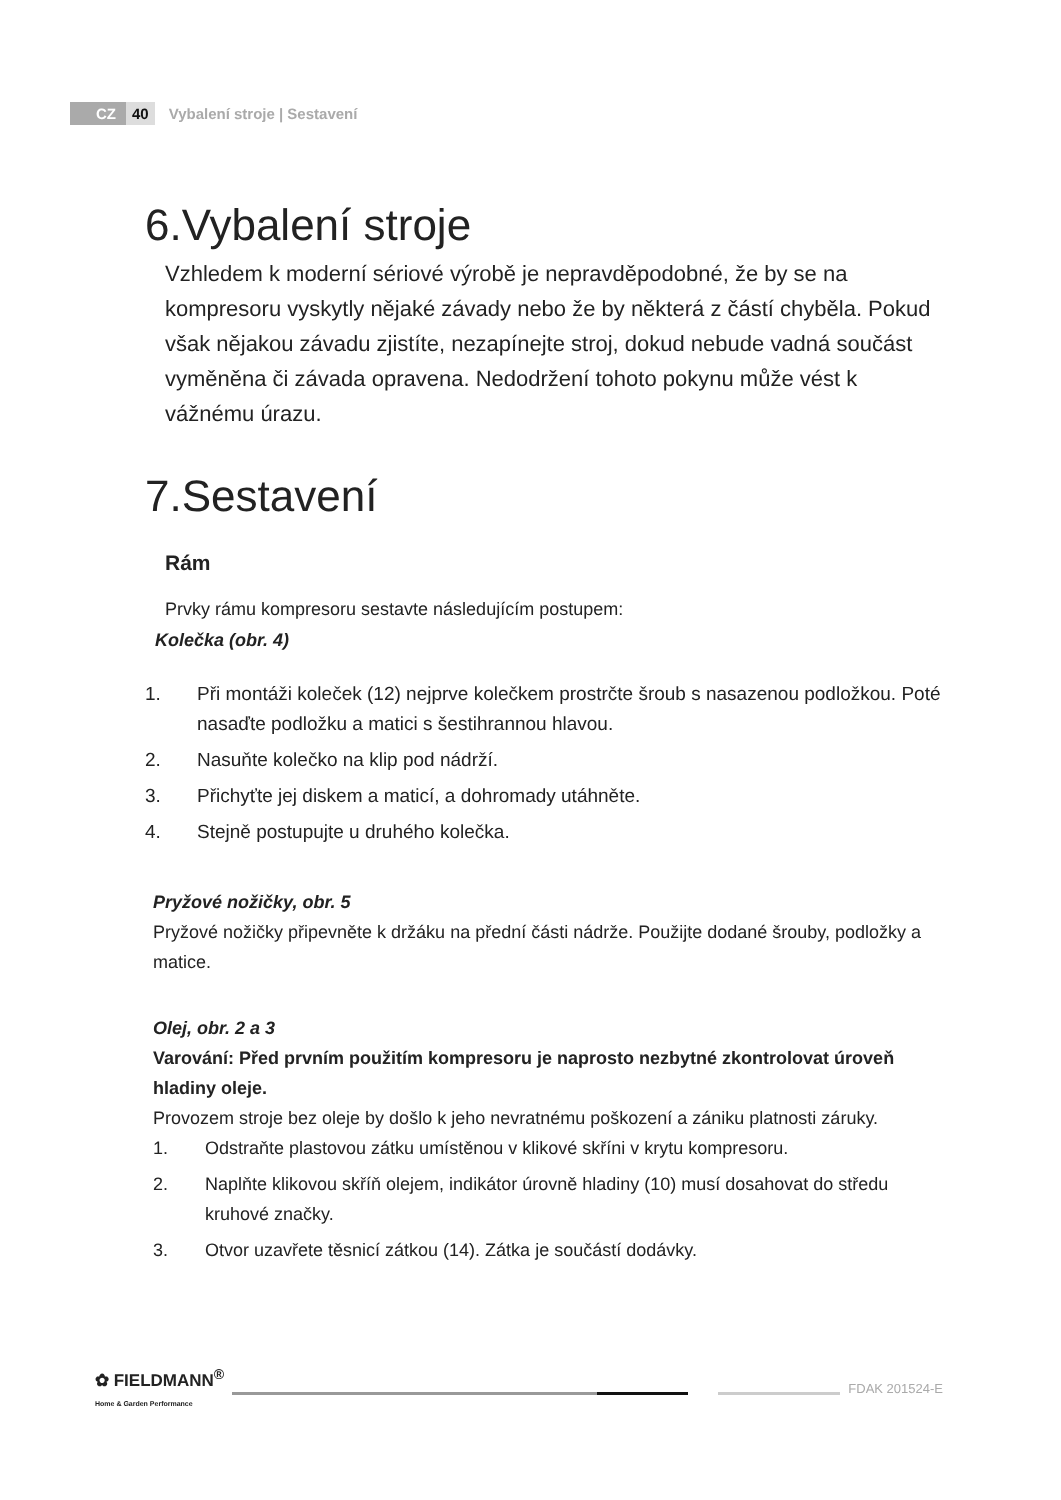CZ 40 Vybalení stroje | Sestavení
6.Vybalení stroje
Vzhledem k moderní sériové výrobě je nepravděpodobné, že by se na kompresoru vyskytly nějaké závady nebo že by některá z částí chyběla. Pokud však nějakou závadu zjistíte, nezapínejte stroj, dokud nebude vadná součást vyměněna či závada opravena. Nedodržení tohoto pokynu může vést k vážnému úrazu.
7.Sestavení
Rám
Prvky rámu kompresoru sestavte následujícím postupem:
Kolečka (obr. 4)
1. Při montáži koleček (12) nejprve kolečkem prostrčte šroub s nasazenou podložkou. Poté nasaďte podložku a matici s šestihrannou hlavou.
2. Nasuňte kolečko na klip pod nádrží.
3. Přichyťte jej diskem a maticí, a dohromady utáhněte.
4. Stejně postupujte u druhého kolečka.
Pryžové nožičky, obr. 5
Pryžové nožičky připevněte k držáku na přední části nádrže. Použijte dodané šrouby, podložky a matice.
Olej, obr. 2 a 3
Varování: Před prvním použitím kompresoru je naprosto nezbytné zkontrolovat úroveň hladiny oleje.
Provozem stroje bez oleje by došlo k jeho nevratnému poškození a zániku platnosti záruky.
1. Odstraňte plastovou zátku umístěnou v klikové skříni v krytu kompresoru.
2. Naplňte klikovou skříň olejem, indikátor úrovně hladiny (10) musí dosahovat do středu kruhové značky.
3. Otvor uzavřete těsnicí zátkou (14). Zátka je součástí dodávky.
✿ FIELDMANN<sup>®</sup>
Home & Garden Performance
FDAK 201524-E